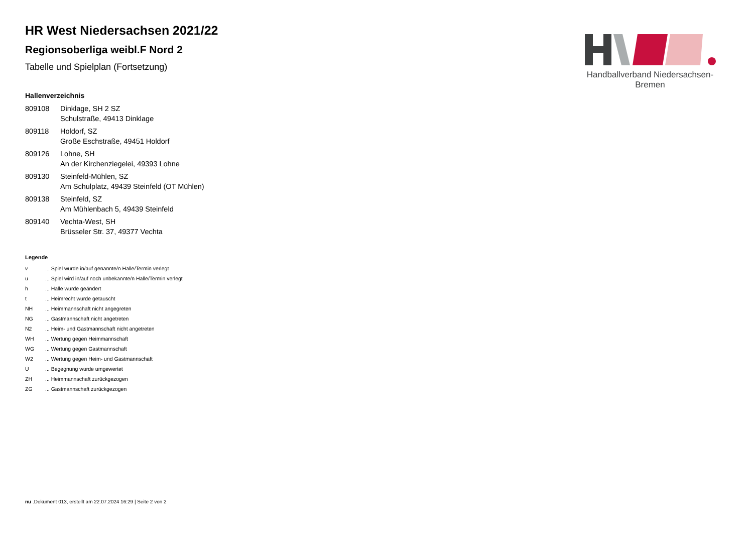Handballverband Niedersachsen-Bremen
HR West Niedersachsen 2021/22
Regionsoberliga weibl.F Nord 2
Tabelle und Spielplan (Fortsetzung)
Hallenverzeichnis
| 809108 | Dinklage, SH 2 SZ Schulstraße, 49413 Dinklage |
| 809118 | Holdorf, SZ Große Eschstraße, 49451 Holdorf |
| 809126 | Lohne, SH An der Kirchenziegelei, 49393 Lohne |
| 809130 | Steinfeld-Mühlen, SZ Am Schulplatz, 49439 Steinfeld (OT Mühlen) |
| 809138 | Steinfeld, SZ Am Mühlenbach 5, 49439 Steinfeld |
| 809140 | Vechta-West, SH Brüsseler Str. 37, 49377 Vechta |
Legende
| v | ... Spiel wurde in/auf genannte/n Halle/Termin verlegt |
| u | ... Spiel wird in/auf noch unbekannte/n Halle/Termin verlegt |
| h | ... Halle wurde geändert |
| t | ... Heimrecht wurde getauscht |
| NH | ... Heimmannschaft nicht angegreten |
| NG | ... Gastmannschaft nicht angetreten |
| N2 | ... Heim- und Gastmannschaft nicht angetreten |
| WH | ... Wertung gegen Heimmannschaft |
| WG | ... Wertung gegen Gastmannschaft |
| W2 | ... Wertung gegen Heim- und Gastmannschaft |
| U | ... Begegnung wurde umgewertet |
| ZH | ... Heimmannschaft zurückgezogen |
| ZG | ... Gastmannschaft zurückgezogen |
nu .Dokument 013, erstellt am 22.07.2024 16:29 | Seite 2 von 2